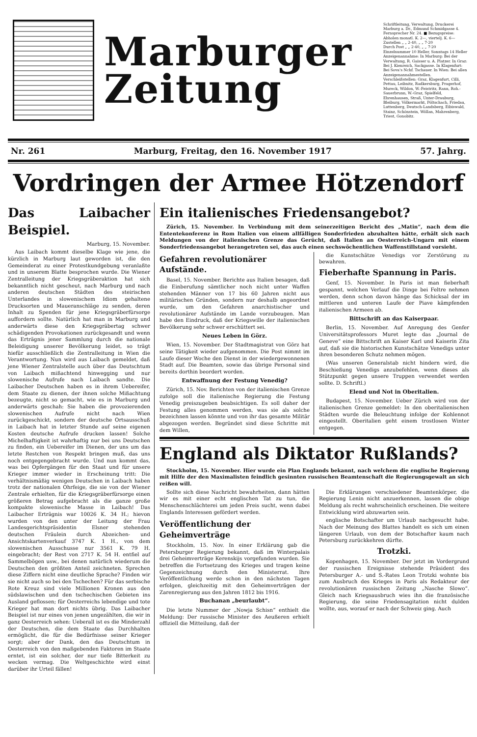Marburger
Zeitung
Schriftleitung, Verwaltung, Druckerei Marburg a. Dr., Edmund Schmidgasse 4.
Fernsprecher Nr. 24. ■ Bezugspreise:
Abholen monatl. K. 2—, viertelj. K. 6—
Zustellen „ „ 2·40, „ „ 7·20
Durch Post „ „ 2·40, „ „ 7·20
Einzelnummer 10 Heller, Sonntags 14 Heller
Anzeigenannahme: In Marburg: Bei der Verwaltung, R. Gaisser u. A. Platzer. In Graz: Bei J. Kienreich, Sackgasse. In Klagenfurt: Bei Sova's Nchf. Tschauer. In Wien: Bei allen Anzeigenannahmestellen.
Verschleißstellen: Graz, Klagenfurt, Cilli, Pettau, Leibnitz, Radkersburg, Pragerhof, Mureck, Wildon, W.-Feistritz, Rann, Roh.-Sauerbrunn, W.-Graz, Spielfeld, Ehrenhausen, Straß, Unter-Drauburg, Bleiburg, Völkermarkt, Pöltschach, Friedau, Luttenberg, Deutsch-Landsberg, Eibiswald, Stainz, Schönstein, Wöllan, Mahrenberg, Triest, Gonobitz.
Nr. 261 Marburg, Freitag, den 16. November 1917 57. Jahrg.
Vordringen der Armee Hötzendorf
Das Laibacher Beispiel.
Marburg, 15. November.
Aus Laibach kommt dieselbe Klage wie jene, die kürzlich in Marburg laut geworden ist, die den Gemeinderat zu einer Protestkundgebung veranlaßte und in unserem Blatte besprochen wurde. Die Wiener Zentralleitung der Kriegsgräberaktion hat sich bekanntlich nicht gescheut, nach Marburg und nach anderen deutschen Städten des steirischen Unterlandes in slowenischem Idiom gehaltene Drucksorten und Maueranschläge zu senden, deren Inhalt zu Spenden für jene Kriegsgräberfürsorge auffordern sollte. Natürlich hat man in Marburg und anderwärts diese den Kriegsgräbertag schwer schädigenden Provokationen zurückgesandt und wenn das Erträgnis jener Sammlung durch die nationale Beleidigung unserer Bevölkerung leidet, so trägt hiefür ausschließlich die Zentralleitung in Wien die Verantwortung. Nun wird aus Laibach gemeldet, daß jene Wiener Zentralstelle auch über das Deutschtum von Laibach mißachtend hinwegging und nur slowenische Aufrufe nach Laibach sandte. Die Laibacher Deutschen haben es in ihrem Uebereifer, dem Staate zu dienen, der ihnen solche Mißachtung bezeugte, nicht so gemacht, wie es in Marburg und anderwärts geschah: Sie haben die provozierenden slowenischen Aufrufe nicht nach Wien zurückgeschickt, sondern der deutsche Ortsausschuß in Laibach hat in letzter Stunde auf seine eigenen Kosten deutsche Aufrufe drucken lassen! Solche Michelhaftigkeit ist wahrhaftig nur bei uns Deutschen zu finden, ein Uebereifer im Dienen, der uns um das letzte Restchen von Respekt bringen muß, das uns noch entgegengebracht wurde. Und nun kommt das, was bei Opfergängen für den Staat und für unsere Krieger immer wieder in Erscheinung tritt: Die verhältnismäßig wenigen Deutschen in Laibach haben trotz der nationalen Ohrfeige, die sie von der Wiener Zentrale erhielten, für die Kriegsgräberfürsorge einen größeren Betrag aufgebracht als die ganze große kompakte slowenische Masse in Laibach! Das Laibacher Erträgnis war 10026 K. 34 H.; hievon wurden von den unter der Leitung der Frau Landesgerichtspräsidentin Elsner stehenden deutschen Fräulein durch Abzeichen- und Ansichtskartenverkauf 3747 K. 1 H., von dem slowenischen Ausschusse nur 3561 K. 79 H. eingebracht; der Rest von 2717 K. 54 H. entfiel auf Sammelbögen usw., bei denen natürlich wiederum die Deutschen den größten Anteil zeichneten. Sprechen diese Ziffern nicht eine deutliche Sprache? Finden wir sie nicht auch so bei den Tschechen? Für das serbische Rote Kreuz sind viele Millionen Kronen aus den südslawischen und den tschechischen Gebieten ins Ausland geflossen; für Oesterreichs lebendige und tote Krieger hat man dort nichts übrig. Das Laibacher Beispiel ist nur eines von jenen ungezählten, die wir in ganz Oesterreich sehen: Ueberall ist es die Minderzahl der Deutschen, die dem Staate das Durchhalten ermöglicht, die für die Bedürfnisse seiner Krieger sorgt; aber der Dank, den das Deutschtum in Oesterreich von den maßgebenden Faktoren im Staate erntet, ist ein solcher, der nur tiefe Bitterkeit zu wecken vermag. Die Weltgeschichte wird einst darüber ihr Urteil fällen!
Ein italienisches Friedensangebot?
Zürich, 15. November. In Verbindung mit dem seinerzeitigen Bericht des „Matin“, nach dem die Ententekonferenz in Rom Italien von einem allfälligen Sonderfrieden abzuhalten hätte, erhält sich nach Meldungen von der italienischen Grenze das Gerücht, daß Italien an Oesterreich-Ungarn mit einem Sonderfriedensangebot herangetreten sei, das auch einen sechswöchentlichen Waffenstillstand vorsieht.
Gefahren revolutionärer Aufstände.
Basel, 15. November. Berichte aus Italien besagen, daß die Einberufung sämtlicher noch nicht unter Waffen stehenden Männer von 17 bis 60 Jahren nicht aus militärischen Gründen, sondern nur deshalb angeordnet wurde, um den Gefahren anarchistischer und revolutionärer Aufstände im Lande vorzubeugen. Man habe den Eindruck, daß der Kriegswille der italienischen Bevölkerung sehr schwer erschüttert sei.
Neues Leben in Görz.
Wien, 15. November. Der Stadtmagistrat von Görz hat seine Tätigkeit wieder aufgenommen. Die Post nimmt im Laufe dieser Woche den Dienst in der wiedergewonnenen Stadt auf. Die Beamten, sowie das übrige Personal sind bereits dorthin beordert worden.
Entwaffnung der Festung Venedig?
Zürich, 15. Nov. Berichten von der italienischen Grenze zufolge soll die italienische Regierung die Festung Venedig preiszugeben beabsichtigen. Es soll daher der Festung alles genommen werden, was sie als solche bezeichnen lassen könnte und von ihr das gesamte Militär abgezogen werden. Begründet sind diese Schritte mit dem Willen,
die Kunstschätze Venedigs vor Zerstörung zu bewahren.
Fieberhafte Spannung in Paris.
Genf, 15. November. In Paris ist man fieberhaft gespannt, welchen Verlauf die Dinge bei Feltre nehmen werden, denn schon davon hänge das Schicksal der im mittleren und unteren Laufe der Piave kämpfenden italienischen Armeen ab.
Bittschrift an das Kaiserpaar.
Berlin, 15. November. Auf Anregung des Genfer Universitätsprofessors Muret legte das „Journal de Geneve“ eine Bittschrift an Kaiser Karl und Kaiserin Zita auf, daß sie die historischen Kunstschätze Venedigs unter ihren besonderen Schutz nehmen mögen.
(Was unseren Generalstab nicht hindern wird, die Beschießung Venedigs anzubefehlen, wenn dieses als Stützpunkt gegen unsere Truppen verwendet werden sollte. D. Schriftl.)
Elend und Not in Oberitalien.
Budapest, 15. November. Ueber Zürich wird von der italienischen Grenze gemeldet: In den oberitalienischen Städten wurde die Beleuchtung infolge der Kohlennot eingestellt. Oberitalien geht einem trostlosen Winter entgegen.
England als Diktator Rußlands?
Stockholm, 15. November. Hier wurde ein Plan Englands bekannt, nach welchem die englische Regierung mit Hilfe der den Maximalisten feindlich gesinnten russischen Beamtenschaft die Regierungsgewalt an sich reißen will.
Sollte sich diese Nachricht bewahrheiten, dann hätten wir es mit einer echt englischen Tat zu tun, die Menschenschlächterei um jeden Preis sucht, wenn dabei Englands Interessen gefördert werden.
Die Erklärungen verschiedener Beamtenkörper, die Regierung Lenin nicht anzuerkennen, lassen die obige Meldung als recht wahrscheinlich erscheinen. Die weitere Entwicklung wird abzuwarten sein.
Veröffentlichung der Geheimverträge
Stockholm, 15. Nov. In einer Erklärung gab die Petersburger Regierung bekannt, daß im Winterpalais drei Geheimverträge Kerenskijs vorgefunden wurden. Sie betreffen die Fortsetzung des Krieges und tragen keine Gegenzeichnung durch den Ministerrat. Ihre Veröffentlichung werde schon in den nächsten Tagen erfolgen, gleichzeitig mit den Geheimverträgen der Zarenregierung aus den Jahren 1812 bis 1916.
Buchanan „beurlaubt“.
Die letzte Nummer der „Nowja Schisn“ enthielt die Meldung: Der russische Minister des Aeußeren erhielt offiziell die Mitteilung, daß der
englische Botschafter um Urlaub nachgesucht habe. Nach der Meinung des Blattes handelt es sich um einen längeren Urlaub, von dem der Botschafter kaum nach Petersburg zurückkehren dürfte.
Trotzki.
Kopenhagen, 15. November. Der jetzt im Vordergrund der russischen Ereignisse stehende Präsident des Petersburger A.- und S.-Rates Leon Trotzki wohnte bis zum Ausbruch des Krieges in Paris als Redakteur der revolutionären russischen Zeitung „Nasche Slowo“. Gleich nach Kriegsausbruch wies ihn die französische Regierung, die seine Friedensagitation nicht dulden wollte, aus, worauf er nach der Schweiz ging. Auch